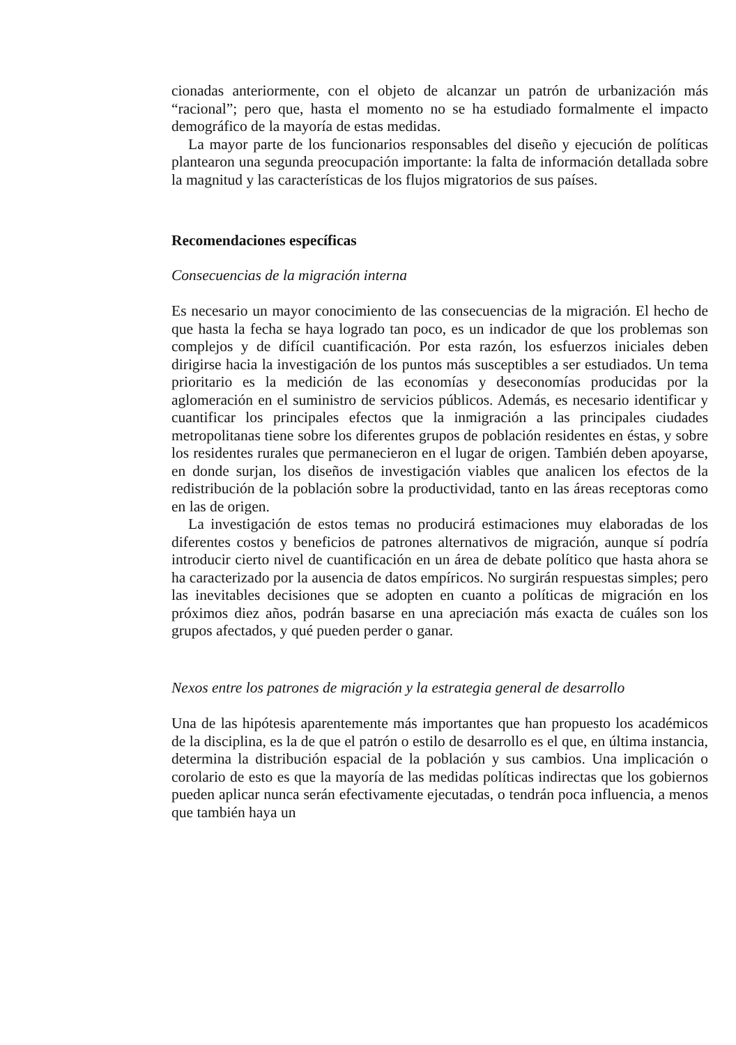cionadas anteriormente, con el objeto de alcanzar un patrón de urbanización más “racional”; pero que, hasta el momento no se ha estudiado formalmente el impacto demográfico de la mayoría de estas medidas.
La mayor parte de los funcionarios responsables del diseño y ejecución de políticas plantearon una segunda preocupación importante: la falta de información detallada sobre la magnitud y las características de los flujos migratorios de sus países.
Recomendaciones específicas
Consecuencias de la migración interna
Es necesario un mayor conocimiento de las consecuencias de la migración. El hecho de que hasta la fecha se haya logrado tan poco, es un indicador de que los problemas son complejos y de difícil cuantificación. Por esta razón, los esfuerzos iniciales deben dirigirse hacia la investigación de los puntos más susceptibles a ser estudiados. Un tema prioritario es la medición de las economías y deseconomías producidas por la aglomeración en el suministro de servicios públicos. Además, es necesario identificar y cuantificar los principales efectos que la inmigración a las principales ciudades metropolitanas tiene sobre los diferentes grupos de población residentes en éstas, y sobre los residentes rurales que permanecieron en el lugar de origen. También deben apoyarse, en donde surjan, los diseños de investigación viables que analicen los efectos de la redistribución de la población sobre la productividad, tanto en las áreas receptoras como en las de origen.
La investigación de estos temas no producirá estimaciones muy elaboradas de los diferentes costos y beneficios de patrones alternativos de migración, aunque sí podría introducir cierto nivel de cuantificación en un área de debate político que hasta ahora se ha caracterizado por la ausencia de datos empíricos. No surgirán respuestas simples; pero las inevitables decisiones que se adopten en cuanto a políticas de migración en los próximos diez años, podrán basarse en una apreciación más exacta de cuáles son los grupos afectados, y qué pueden perder o ganar.
Nexos entre los patrones de migración y la estrategia general de desarrollo
Una de las hipótesis aparentemente más importantes que han propuesto los académicos de la disciplina, es la de que el patrón o estilo de desarrollo es el que, en última instancia, determina la distribución espacial de la población y sus cambios. Una implicación o corolario de esto es que la mayoría de las medidas políticas indirectas que los gobiernos pueden aplicar nunca serán efectivamente ejecutadas, o tendrán poca influencia, a menos que también haya un